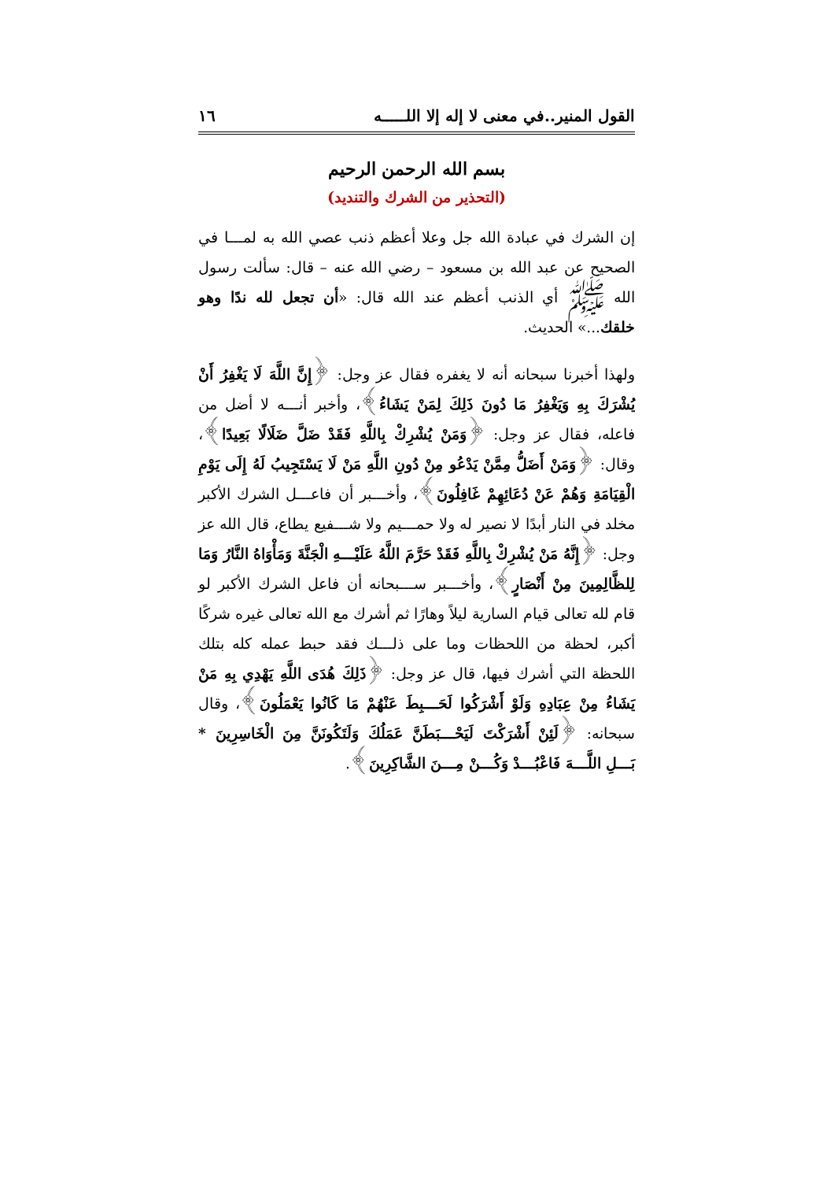القول المنير..في معنى لا إله إلا اللـــــه ١٦
بسم الله الرحمن الرحيم
(التحذير من الشرك والتنديد)
إن الشرك في عبادة الله جل وعلا أعظم ذنب عصي الله به لمـــا في الصحيح عن عبد الله بن مسعود – رضي الله عنه – قال: سألت رسول الله ﷺ أي الذنب أعظم عند الله قال: «أن تجعل لله ندًا وهو خلقك...» الحديث.
ولهذا أخبرنا سبحانه أنه لا يغفره فقال عز وجل: ﴿إِنَّ اللَّهَ لَا يَغْفِرُ أَنْ يُشْرَكَ بِهِ وَيَغْفِرُ مَا دُونَ ذَلِكَ لِمَنْ يَشَاءُ﴾، وأخبر أنـــه لا أضل من فاعله، فقال عز وجل: ﴿وَمَنْ يُشْرِكْ بِاللَّهِ فَقَدْ ضَلَّ ضَلَالًا بَعِيدًا﴾، وقال: ﴿وَمَنْ أَضَلُّ مِمَّنْ يَدْعُو مِنْ دُونِ اللَّهِ مَنْ لَا يَسْتَجِيبُ لَهُ إِلَى يَوْمِ الْقِيَامَةِ وَهُمْ عَنْ دُعَائِهِمْ غَافِلُونَ﴾، وأخـــبر أن فاعـــل الشرك الأكبر مخلد في النار أبدًا لا نصير له ولا حمـــيم ولا شـــفيع يطاع، قال الله عز وجل: ﴿إِنَّهُ مَنْ يُشْرِكْ بِاللَّهِ فَقَدْ حَرَّمَ اللَّهُ عَلَيْـــهِ الْجَنَّةَ وَمَأْوَاهُ النَّارُ وَمَا لِلظَّالِمِينَ مِنْ أَنْصَارٍ﴾، وأخـــبر ســـبحانه أن فاعل الشرك الأكبر لو قام لله تعالى قيام السارية ليلاً وهارًا ثم أشرك مع الله تعالى غيره شركًا أكبر، لحظة من اللحظات وما على ذلـــك فقد حبط عمله كله بتلك اللحظة التي أشرك فيها، قال عز وجل: ﴿ذَلِكَ هُدَى اللَّهِ يَهْدِي بِهِ مَنْ يَشَاءُ مِنْ عِبَادِهِ وَلَوْ أَشْرَكُوا لَحَـــبِطَ عَنْهُمْ مَا كَانُوا يَعْمَلُونَ﴾، وقال سبحانه: ﴿لَئِنْ أَشْرَكْتَ لَيَحْـــبَطَنَّ عَمَلُكَ وَلَتَكُونَنَّ مِنَ الْخَاسِرِينَ * بَـــلِ اللَّـــهَ فَاعْبُـــدْ وَكُـــنْ مِـــنَ الشَّاكِرِينَ﴾.